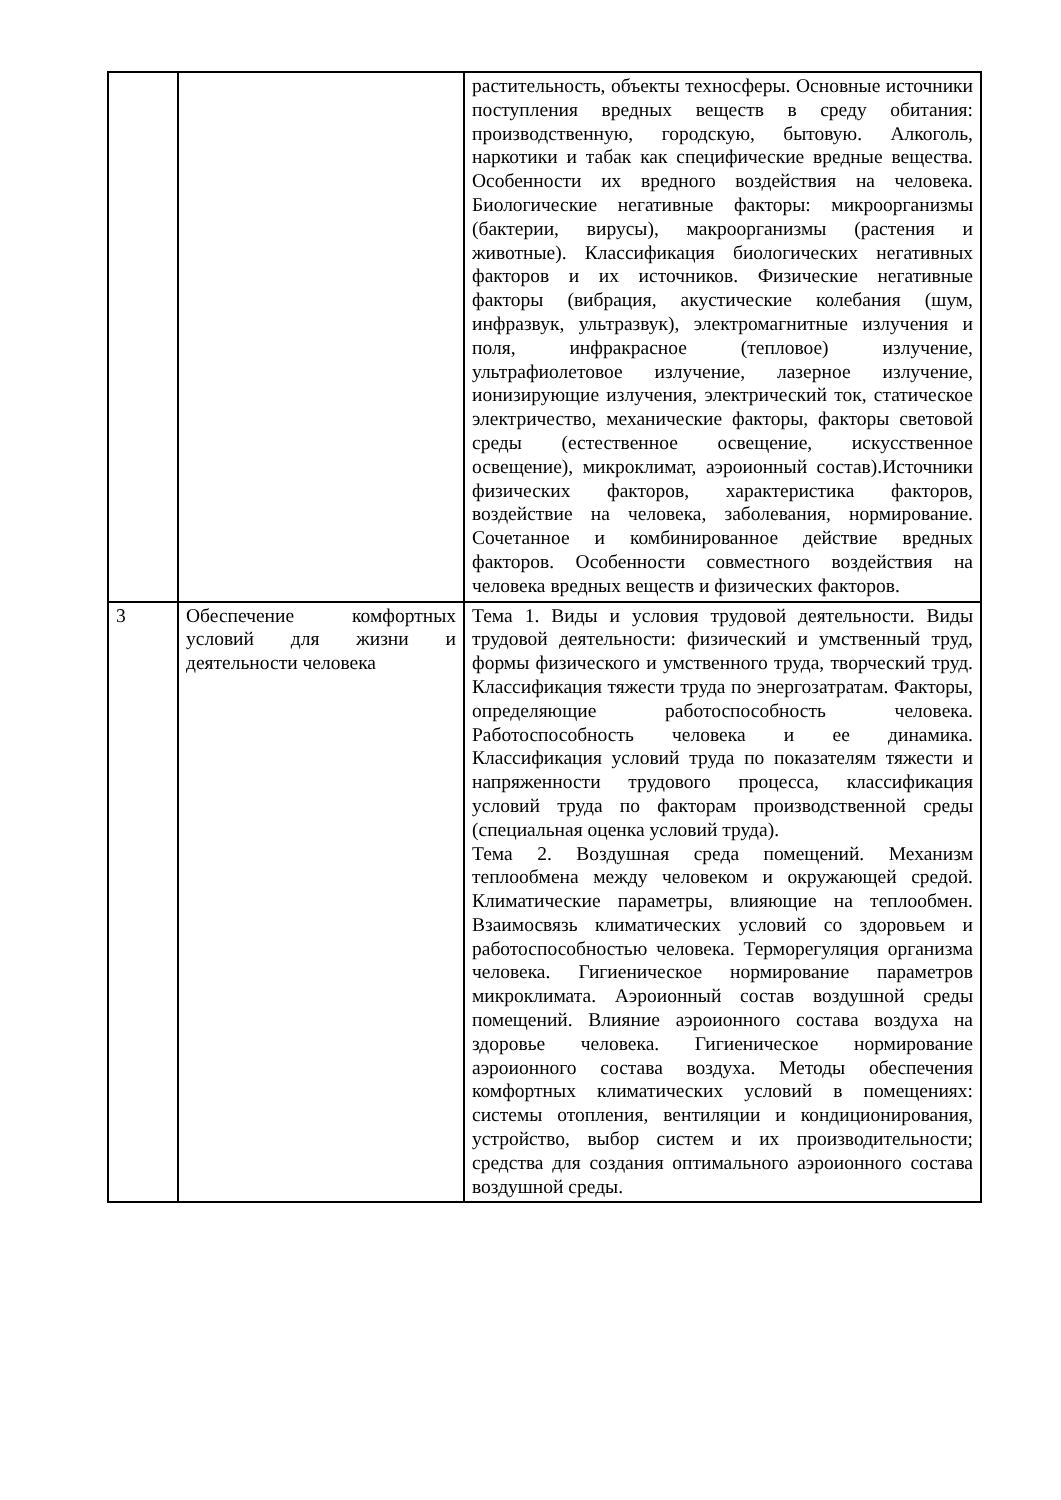| | | растительность, объекты техносферы. Основные источники поступления вредных веществ в среду обитания: производственную, городскую, бытовую. Алкоголь, наркотики и табак как специфические вредные вещества. Особенности их вредного воздействия на человека. Биологические негативные факторы: микроорганизмы (бактерии, вирусы), макроорганизмы (растения и животные). Классификация биологических негативных факторов и их источников. Физические негативные факторы (вибрация, акустические колебания (шум, инфразвук, ультразвук), электромагнитные излучения и поля, инфракрасное (тепловое) излучение, ультрафиолетовое излучение, лазерное излучение, ионизирующие излучения, электрический ток, статическое электричество, механические факторы, факторы световой среды (естественное освещение, искусственное освещение), микроклимат, аэроионный состав).Источники физических факторов, характеристика факторов, воздействие на человека, заболевания, нормирование. Сочетанное и комбинированное действие вредных факторов. Особенности совместного воздействия на человека вредных веществ и физических факторов. |
| 3 | Обеспечение комфортных условий для жизни и деятельности человека | Тема 1. Виды и условия трудовой деятельности. Виды трудовой деятельности: физический и умственный труд, формы физического и умственного труда, творческий труд. Классификация тяжести труда по энергозатратам. Факторы, определяющие работоспособность человека. Работоспособность человека и ее динамика. Классификация условий труда по показателям тяжести и напряженности трудового процесса, классификация условий труда по факторам производственной среды (специальная оценка условий труда). Тема 2. Воздушная среда помещений. Механизм теплообмена между человеком и окружающей средой. Климатические параметры, влияющие на теплообмен. Взаимосвязь климатических условий со здоровьем и работоспособностью человека. Терморегуляция организма человека. Гигиеническое нормирование параметров микроклимата. Аэроионный состав воздушной среды помещений. Влияние аэроионного состава воздуха на здоровье человека. Гигиеническое нормирование аэроионного состава воздуха. Методы обеспечения комфортных климатических условий в помещениях: системы отопления, вентиляции и кондиционирования, устройство, выбор систем и их производительности; средства для создания оптимального аэроионного состава воздушной среды. |